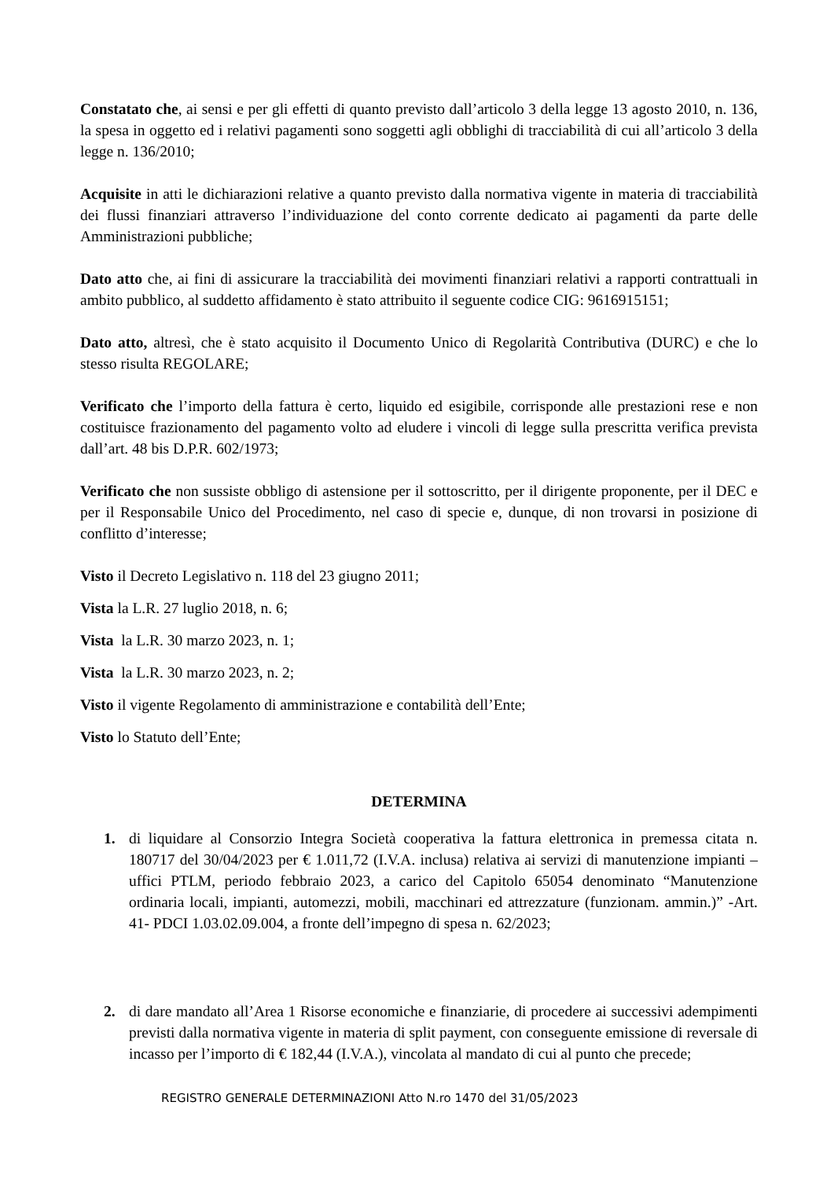Constatato che, ai sensi e per gli effetti di quanto previsto dall’articolo 3 della legge 13 agosto 2010, n. 136, la spesa in oggetto ed i relativi pagamenti sono soggetti agli obblighi di tracciabilità di cui all’articolo 3 della legge n. 136/2010;
Acquisite in atti le dichiarazioni relative a quanto previsto dalla normativa vigente in materia di tracciabilità dei flussi finanziari attraverso l’individuazione del conto corrente dedicato ai pagamenti da parte delle Amministrazioni pubbliche;
Dato atto che, ai fini di assicurare la tracciabilità dei movimenti finanziari relativi a rapporti contrattuali in ambito pubblico, al suddetto affidamento è stato attribuito il seguente codice CIG: 9616915151;
Dato atto, altresì, che è stato acquisito il Documento Unico di Regolarità Contributiva (DURC) e che lo stesso risulta REGOLARE;
Verificato che l’importo della fattura è certo, liquido ed esigibile, corrisponde alle prestazioni rese e non costituisce frazionamento del pagamento volto ad eludere i vincoli di legge sulla prescritta verifica prevista dall’art. 48 bis D.P.R. 602/1973;
Verificato che non sussiste obbligo di astensione per il sottoscritto, per il dirigente proponente, per il DEC e per il Responsabile Unico del Procedimento, nel caso di specie e, dunque, di non trovarsi in posizione di conflitto d’interesse;
Visto il Decreto Legislativo n. 118 del 23 giugno 2011;
Vista la L.R. 27 luglio 2018, n. 6;
Vista la L.R. 30 marzo 2023, n. 1;
Vista la L.R. 30 marzo 2023, n. 2;
Visto il vigente Regolamento di amministrazione e contabilità dell’Ente;
Visto lo Statuto dell’Ente;
DETERMINA
1. di liquidare al Consorzio Integra Società cooperativa la fattura elettronica in premessa citata n. 180717 del 30/04/2023 per € 1.011,72 (I.V.A. inclusa) relativa ai servizi di manutenzione impianti – uffici PTLM, periodo febbraio 2023, a carico del Capitolo 65054 denominato “Manutenzione ordinaria locali, impianti, automezzi, mobili, macchinari ed attrezzature (funzionam. ammin.)” -Art. 41- PDCI 1.03.02.09.004, a fronte dell’impegno di spesa n. 62/2023;
2. di dare mandato all’Area 1 Risorse economiche e finanziarie, di procedere ai successivi adempimenti previsti dalla normativa vigente in materia di split payment, con conseguente emissione di reversale di incasso per l’importo di € 182,44 (I.V.A.), vincolata al mandato di cui al punto che precede;
REGISTRO GENERALE DETERMINAZIONI Atto N.ro 1470 del 31/05/2023